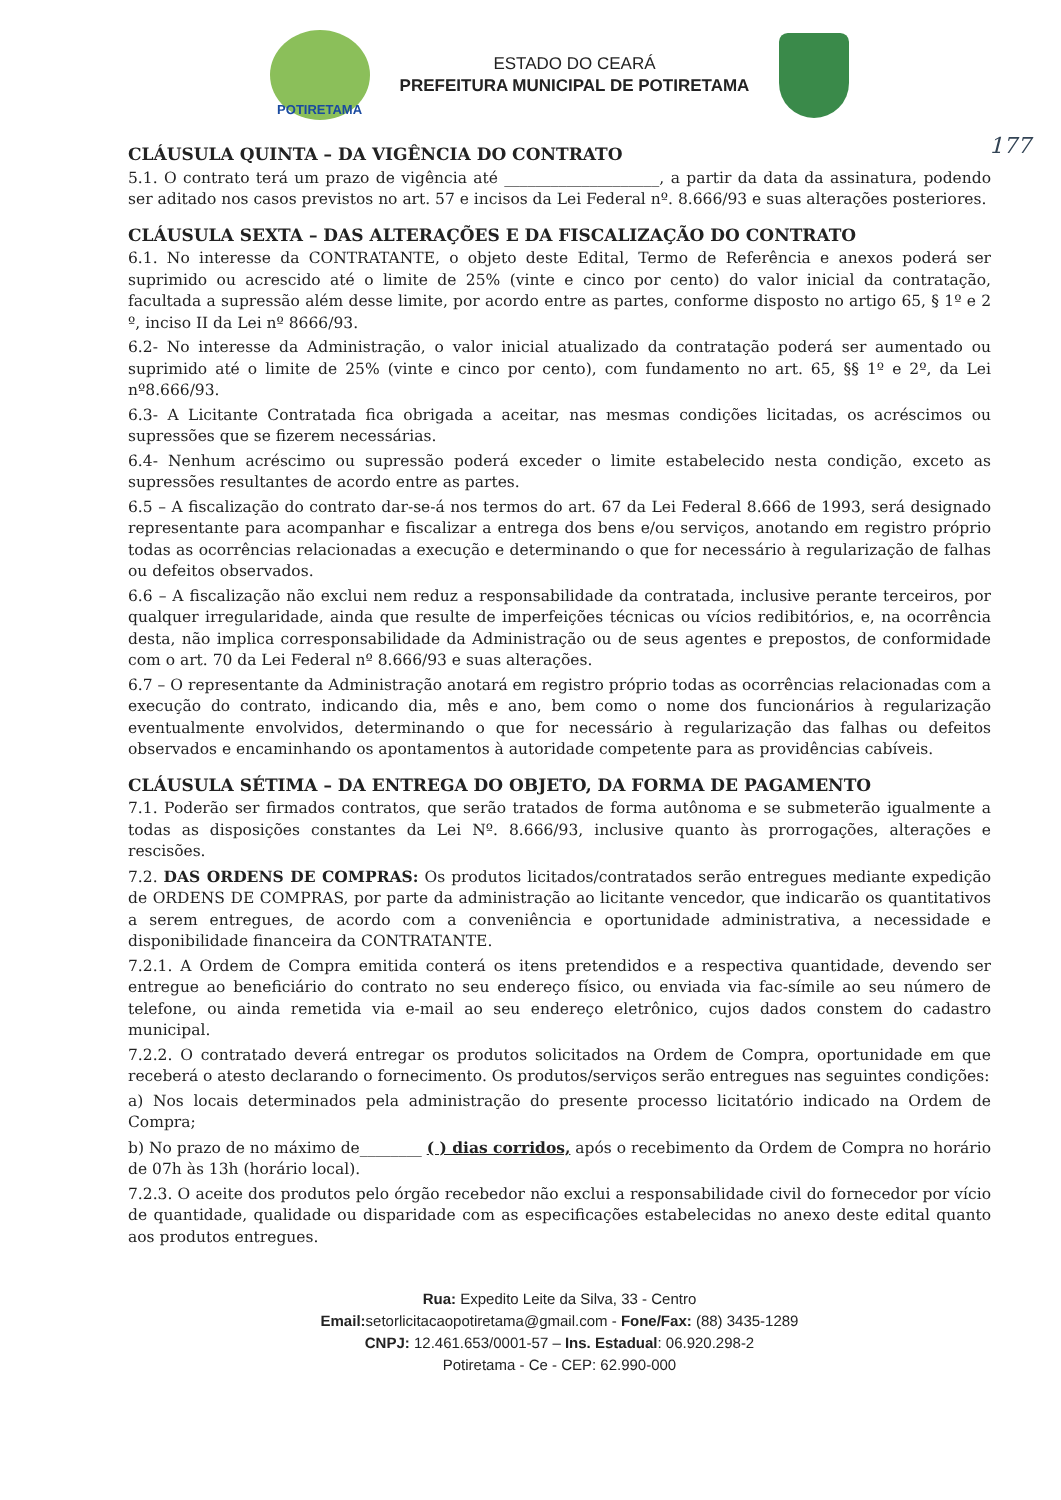POTIRETAMA
ESTADO DO CEARÁ
PREFEITURA MUNICIPAL DE POTIRETAMA
177
CLÁUSULA QUINTA – DA VIGÊNCIA DO CONTRATO
5.1. O contrato terá um prazo de vigência até ____________________, a partir da data da assinatura, podendo ser aditado nos casos previstos no art. 57 e incisos da Lei Federal nº. 8.666/93 e suas alterações posteriores.
CLÁUSULA SEXTA – DAS ALTERAÇÕES E DA FISCALIZAÇÃO DO CONTRATO
6.1. No interesse da CONTRATANTE, o objeto deste Edital, Termo de Referência e anexos poderá ser suprimido ou acrescido até o limite de 25% (vinte e cinco por cento) do valor inicial da contratação, facultada a supressão além desse limite, por acordo entre as partes, conforme disposto no artigo 65, § 1º e 2 º, inciso II da Lei nº 8666/93.
6.2- No interesse da Administração, o valor inicial atualizado da contratação poderá ser aumentado ou suprimido até o limite de 25% (vinte e cinco por cento), com fundamento no art. 65, §§ 1º e 2º, da Lei nº8.666/93.
6.3- A Licitante Contratada fica obrigada a aceitar, nas mesmas condições licitadas, os acréscimos ou supressões que se fizerem necessárias.
6.4- Nenhum acréscimo ou supressão poderá exceder o limite estabelecido nesta condição, exceto as supressões resultantes de acordo entre as partes.
6.5 – A fiscalização do contrato dar-se-á nos termos do art. 67 da Lei Federal 8.666 de 1993, será designado representante para acompanhar e fiscalizar a entrega dos bens e/ou serviços, anotando em registro próprio todas as ocorrências relacionadas a execução e determinando o que for necessário à regularização de falhas ou defeitos observados.
6.6 – A fiscalização não exclui nem reduz a responsabilidade da contratada, inclusive perante terceiros, por qualquer irregularidade, ainda que resulte de imperfeições técnicas ou vícios redibitórios, e, na ocorrência desta, não implica corresponsabilidade da Administração ou de seus agentes e prepostos, de conformidade com o art. 70 da Lei Federal nº 8.666/93 e suas alterações.
6.7 – O representante da Administração anotará em registro próprio todas as ocorrências relacionadas com a execução do contrato, indicando dia, mês e ano, bem como o nome dos funcionários à regularização eventualmente envolvidos, determinando o que for necessário à regularização das falhas ou defeitos observados e encaminhando os apontamentos à autoridade competente para as providências cabíveis.
CLÁUSULA SÉTIMA – DA ENTREGA DO OBJETO, DA FORMA DE PAGAMENTO
7.1. Poderão ser firmados contratos, que serão tratados de forma autônoma e se submeterão igualmente a todas as disposições constantes da Lei Nº. 8.666/93, inclusive quanto às prorrogações, alterações e rescisões.
7.2. DAS ORDENS DE COMPRAS: Os produtos licitados/contratados serão entregues mediante expedição de ORDENS DE COMPRAS, por parte da administração ao licitante vencedor, que indicarão os quantitativos a serem entregues, de acordo com a conveniência e oportunidade administrativa, a necessidade e disponibilidade financeira da CONTRATANTE.
7.2.1. A Ordem de Compra emitida conterá os itens pretendidos e a respectiva quantidade, devendo ser entregue ao beneficiário do contrato no seu endereço físico, ou enviada via fac-símile ao seu número de telefone, ou ainda remetida via e-mail ao seu endereço eletrônico, cujos dados constem do cadastro municipal.
7.2.2. O contratado deverá entregar os produtos solicitados na Ordem de Compra, oportunidade em que receberá o atesto declarando o fornecimento. Os produtos/serviços serão entregues nas seguintes condições:
a) Nos locais determinados pela administração do presente processo licitatório indicado na Ordem de Compra;
b) No prazo de no máximo de________ ( ) dias corridos, após o recebimento da Ordem de Compra no horário de 07h às 13h (horário local).
7.2.3. O aceite dos produtos pelo órgão recebedor não exclui a responsabilidade civil do fornecedor por vício de quantidade, qualidade ou disparidade com as especificações estabelecidas no anexo deste edital quanto aos produtos entregues.
Rua: Expedito Leite da Silva, 33 - Centro
Email: setorlicitacaopotiretama@gmail.com - Fone/Fax: (88) 3435-1289
CNPJ: 12.461.653/0001-57 – Ins. Estadual: 06.920.298-2
Potiretama - Ce - CEP: 62.990-000